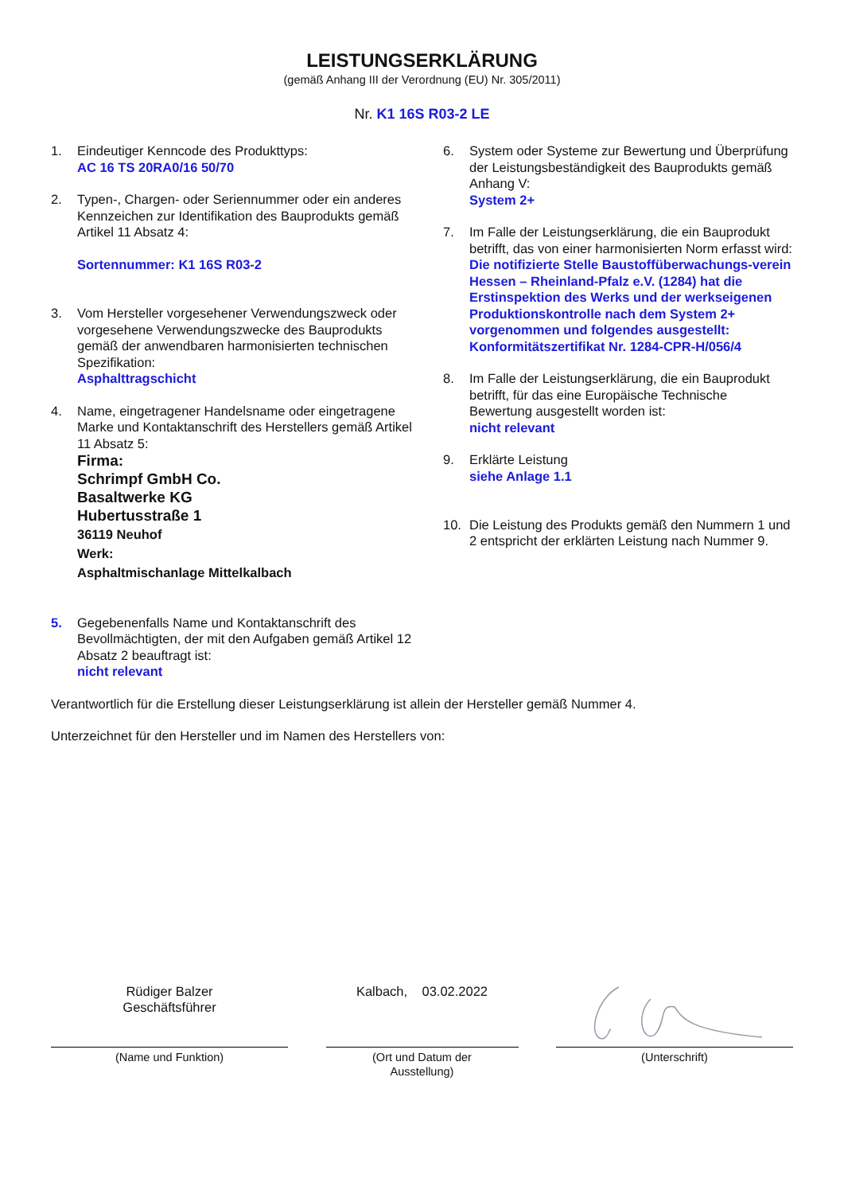LEISTUNGSERKLÄRUNG
(gemäß Anhang III der Verordnung (EU) Nr. 305/2011)
Nr. K1 16S R03-2 LE
1. Eindeutiger Kenncode des Produkttyps:
AC 16 TS 20RA0/16 50/70
2. Typen-, Chargen- oder Seriennummer oder ein anderes Kennzeichen zur Identifikation des Bauprodukts gemäß Artikel 11 Absatz 4:
Sortennummer: K1 16S R03-2
3. Vom Hersteller vorgesehener Verwendungszweck oder vorgesehene Verwendungszwecke des Bauprodukts gemäß der anwendbaren harmonisierten technischen Spezifikation:
Asphalttragschicht
4. Name, eingetragener Handelsname oder eingetragene Marke und Kontaktanschrift des Herstellers gemäß Artikel 11 Absatz 5:
Firma:
Schrimpf GmbH Co.
Basaltwerke KG
Hubertusstraße 1
36119 Neuhof
Werk:
Asphaltmischanlage Mittelkalbach
5. Gegebenenfalls Name und Kontaktanschrift des Bevollmächtigten, der mit den Aufgaben gemäß Artikel 12 Absatz 2 beauftragt ist:
nicht relevant
6. System oder Systeme zur Bewertung und Überprüfung der Leistungsbeständigkeit des Bauprodukts gemäß Anhang V:
System 2+
7. Im Falle der Leistungserklärung, die ein Bauprodukt betrifft, das von einer harmonisierten Norm erfasst wird:
Die notifizierte Stelle Baustoffüberwachungs-verein Hessen – Rheinland-Pfalz e.V. (1284) hat die Erstinspektion des Werks und der werkseigenen Produktionskontrolle nach dem System 2+ vorgenommen und folgendes ausgestellt:
Konformitätszertifikat Nr. 1284-CPR-H/056/4
8. Im Falle der Leistungserklärung, die ein Bauprodukt betrifft, für das eine Europäische Technische Bewertung ausgestellt worden ist:
nicht relevant
9. Erklärte Leistung
siehe Anlage 1.1
10. Die Leistung des Produkts gemäß den Nummern 1 und 2 entspricht der erklärten Leistung nach Nummer 9.
Verantwortlich für die Erstellung dieser Leistungserklärung ist allein der Hersteller gemäß Nummer 4.
Unterzeichnet für den Hersteller und im Namen des Herstellers von:
Rüdiger Balzer
Geschäftsführer
(Name und Funktion)
Kalbach, 03.02.2022
(Ort und Datum der
Ausstellung)
(Unterschrift)